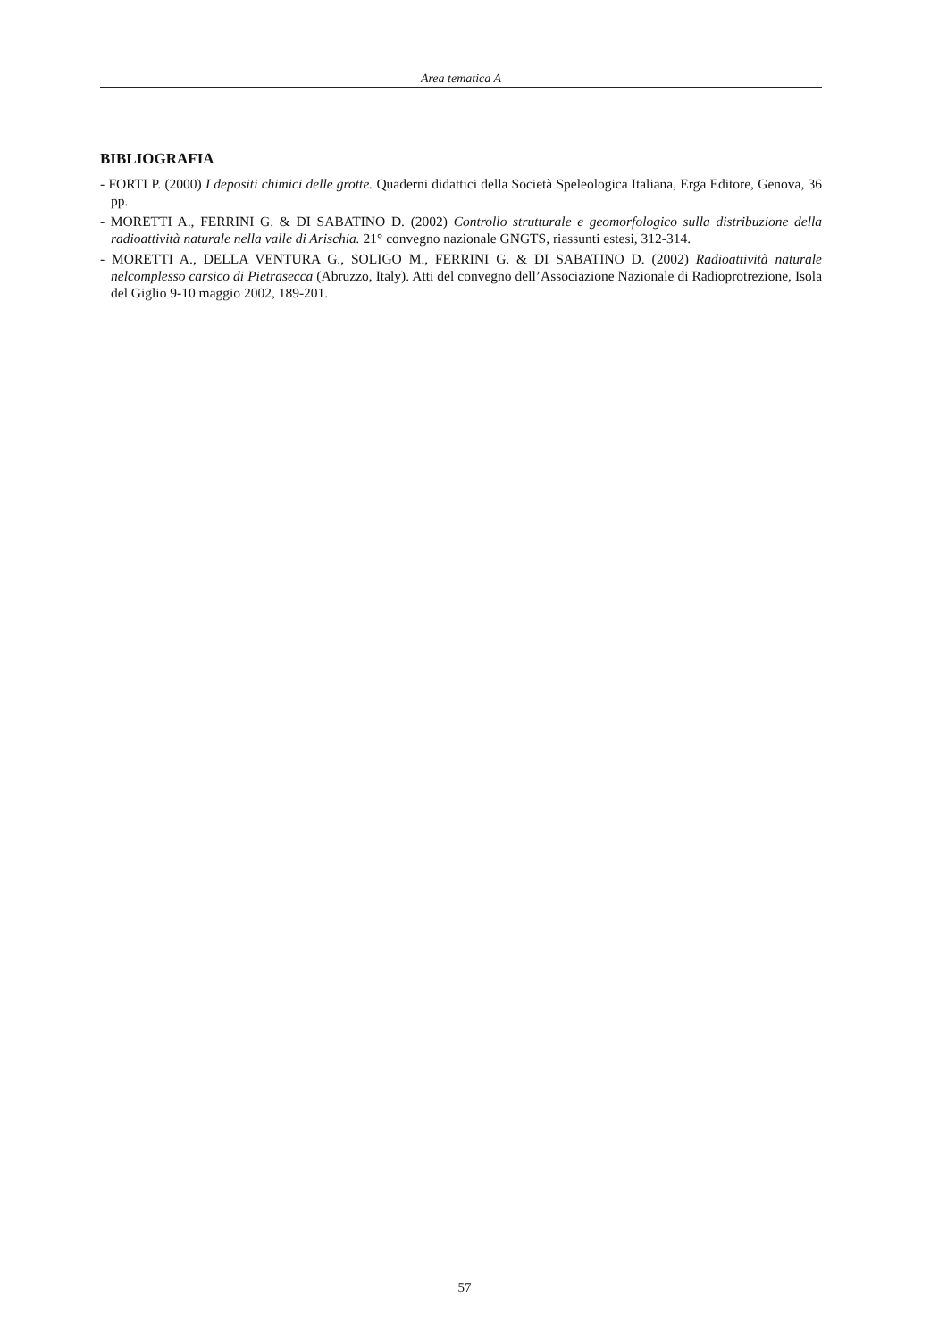Area tematica A
BIBLIOGRAFIA
- FORTI P. (2000) I depositi chimici delle grotte. Quaderni didattici della Società Speleologica Italiana, Erga Editore, Genova, 36 pp.
- MORETTI A., FERRINI G. & DI SABATINO D. (2002) Controllo strutturale e geomorfologico sulla distribuzione della radioattività naturale nella valle di Arischia. 21° convegno nazionale GNGTS, riassunti estesi, 312-314.
- MORETTI A., DELLA VENTURA G., SOLIGO M., FERRINI G. & DI SABATINO D. (2002) Radioattività naturale nelcomplesso carsico di Pietrasecca (Abruzzo, Italy). Atti del convegno dell’Associazione Nazionale di Radioprotrezione, Isola del Giglio 9-10 maggio 2002, 189-201.
57